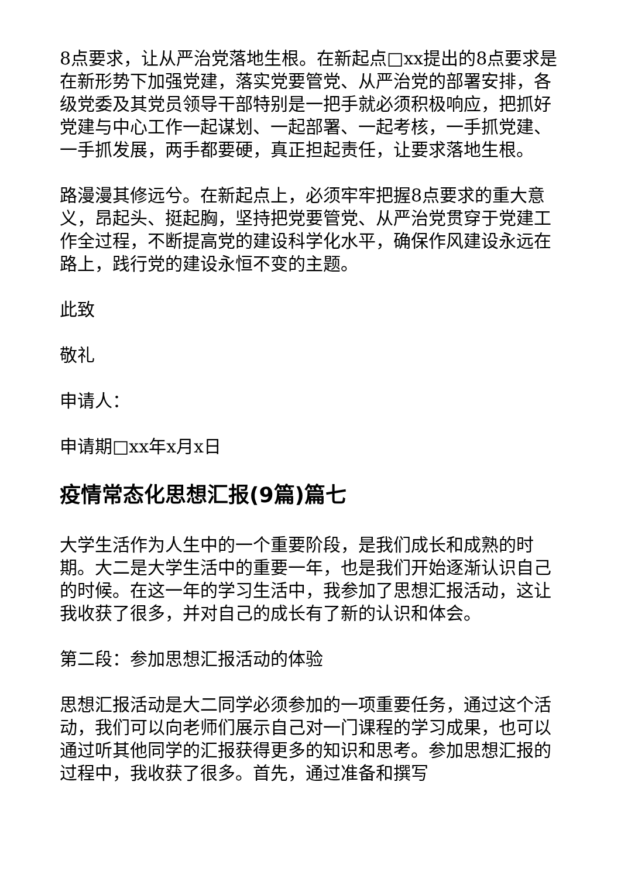8点要求，让从严治党落地生根。在新起点□xx提出的8点要求是在新形势下加强党建，落实党要管党、从严治党的部署安排，各级党委及其党员领导干部特别是一把手就必须积极响应，把抓好党建与中心工作一起谋划、一起部署、一起考核，一手抓党建、一手抓发展，两手都要硬，真正担起责任，让要求落地生根。
路漫漫其修远兮。在新起点上，必须牢牢把握8点要求的重大意义，昂起头、挺起胸，坚持把党要管党、从严治党贯穿于党建工作全过程，不断提高党的建设科学化水平，确保作风建设永远在路上，践行党的建设永恒不变的主题。
此致
敬礼
申请人：
申请期□xx年x月x日
疫情常态化思想汇报(9篇)篇七
大学生活作为人生中的一个重要阶段，是我们成长和成熟的时期。大二是大学生活中的重要一年，也是我们开始逐渐认识自己的时候。在这一年的学习生活中，我参加了思想汇报活动，这让我收获了很多，并对自己的成长有了新的认识和体会。
第二段：参加思想汇报活动的体验
思想汇报活动是大二同学必须参加的一项重要任务，通过这个活动，我们可以向老师们展示自己对一门课程的学习成果，也可以通过听其他同学的汇报获得更多的知识和思考。参加思想汇报的过程中，我收获了很多。首先，通过准备和撰写